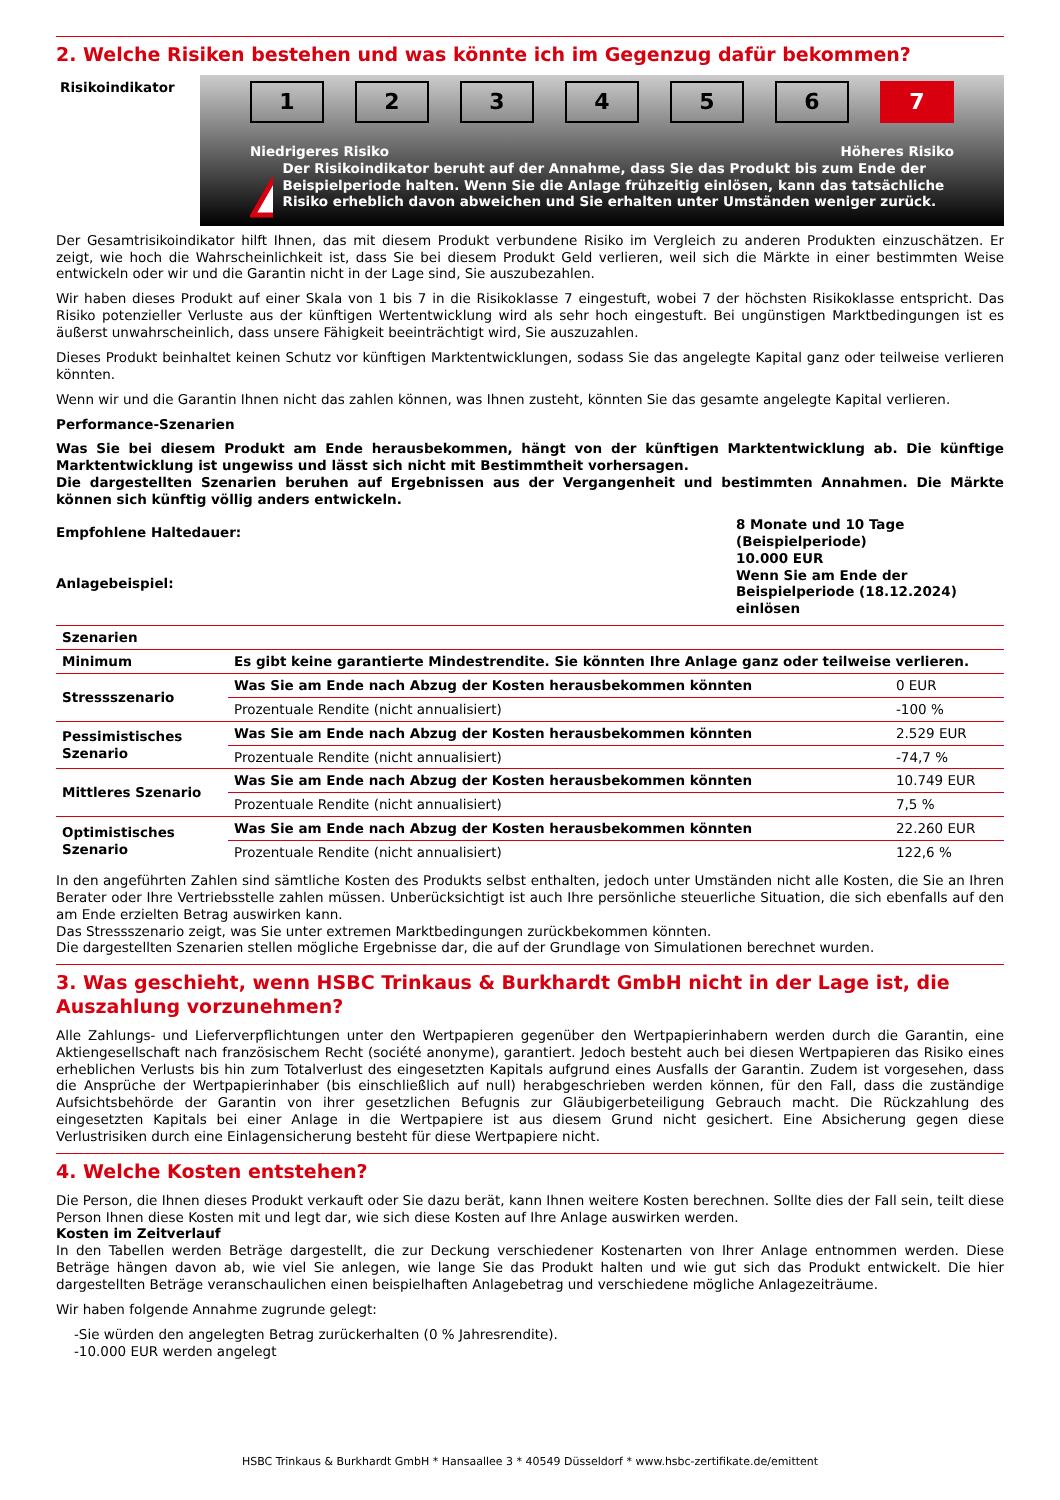2. Welche Risiken bestehen und was könnte ich im Gegenzug dafür bekommen?
Risikoindikator
1 2 3 4 5 6 7
Niedrigeres Risiko Höheres Risiko
!
Der Risikoindikator beruht auf der Annahme, dass Sie das Produkt bis zum Ende der Beispielperiode halten. Wenn Sie die Anlage frühzeitig einlösen, kann das tatsächliche Risiko erheblich davon abweichen und Sie erhalten unter Umständen weniger zurück.
Der Gesamtrisikoindikator hilft Ihnen, das mit diesem Produkt verbundene Risiko im Vergleich zu anderen Produkten einzuschätzen. Er zeigt, wie hoch die Wahrscheinlichkeit ist, dass Sie bei diesem Produkt Geld verlieren, weil sich die Märkte in einer bestimmten Weise entwickeln oder wir und die Garantin nicht in der Lage sind, Sie auszubezahlen.
Wir haben dieses Produkt auf einer Skala von 1 bis 7 in die Risikoklasse 7 eingestuft, wobei 7 der höchsten Risikoklasse entspricht. Das Risiko potenzieller Verluste aus der künftigen Wertentwicklung wird als sehr hoch eingestuft. Bei ungünstigen Marktbedingungen ist es äußerst unwahrscheinlich, dass unsere Fähigkeit beeinträchtigt wird, Sie auszuzahlen.
Dieses Produkt beinhaltet keinen Schutz vor künftigen Marktentwicklungen, sodass Sie das angelegte Kapital ganz oder teilweise verlieren könnten.
Wenn wir und die Garantin Ihnen nicht das zahlen können, was Ihnen zusteht, könnten Sie das gesamte angelegte Kapital verlieren.
Performance-Szenarien
Was Sie bei diesem Produkt am Ende herausbekommen, hängt von der künftigen Marktentwicklung ab. Die künftige Marktentwicklung ist ungewiss und lässt sich nicht mit Bestimmtheit vorhersagen.
Die dargestellten Szenarien beruhen auf Ergebnissen aus der Vergangenheit und bestimmten Annahmen. Die Märkte können sich künftig völlig anders entwickeln.
| Empfohlene Haltedauer: | 8 Monate und 10 Tage (Beispielperiode) |
| Anlagebeispiel: | 10.000 EUR Wenn Sie am Ende der Beispielperiode (18.12.2024) einlösen |
| Szenarien | | |
| Minimum | Es gibt keine garantierte Mindestrendite. Sie könnten Ihre Anlage ganz oder teilweise verlieren. | |
| Stressszenario | Was Sie am Ende nach Abzug der Kosten herausbekommen könnten | 0 EUR |
| | Prozentuale Rendite (nicht annualisiert) | -100 % |
| Pessimistisches Szenario | Was Sie am Ende nach Abzug der Kosten herausbekommen könnten | 2.529 EUR |
| | Prozentuale Rendite (nicht annualisiert) | -74,7 % |
| Mittleres Szenario | Was Sie am Ende nach Abzug der Kosten herausbekommen könnten | 10.749 EUR |
| | Prozentuale Rendite (nicht annualisiert) | 7,5 % |
| Optimistisches Szenario | Was Sie am Ende nach Abzug der Kosten herausbekommen könnten | 22.260 EUR |
| | Prozentuale Rendite (nicht annualisiert) | 122,6 % |
In den angeführten Zahlen sind sämtliche Kosten des Produkts selbst enthalten, jedoch unter Umständen nicht alle Kosten, die Sie an Ihren Berater oder Ihre Vertriebsstelle zahlen müssen. Unberücksichtigt ist auch Ihre persönliche steuerliche Situation, die sich ebenfalls auf den am Ende erzielten Betrag auswirken kann.
Das Stressszenario zeigt, was Sie unter extremen Marktbedingungen zurückbekommen könnten.
Die dargestellten Szenarien stellen mögliche Ergebnisse dar, die auf der Grundlage von Simulationen berechnet wurden.
3. Was geschieht, wenn HSBC Trinkaus & Burkhardt GmbH nicht in der Lage ist, die Auszahlung vorzunehmen?
Alle Zahlungs- und Lieferverpflichtungen unter den Wertpapieren gegenüber den Wertpapierinhabern werden durch die Garantin, eine Aktiengesellschaft nach französischem Recht (société anonyme), garantiert. Jedoch besteht auch bei diesen Wertpapieren das Risiko eines erheblichen Verlusts bis hin zum Totalverlust des eingesetzten Kapitals aufgrund eines Ausfalls der Garantin. Zudem ist vorgesehen, dass die Ansprüche der Wertpapierinhaber (bis einschließlich auf null) herabgeschrieben werden können, für den Fall, dass die zuständige Aufsichtsbehörde der Garantin von ihrer gesetzlichen Befugnis zur Gläubigerbeteiligung Gebrauch macht. Die Rückzahlung des eingesetzten Kapitals bei einer Anlage in die Wertpapiere ist aus diesem Grund nicht gesichert. Eine Absicherung gegen diese Verlustrisiken durch eine Einlagensicherung besteht für diese Wertpapiere nicht.
4. Welche Kosten entstehen?
Die Person, die Ihnen dieses Produkt verkauft oder Sie dazu berät, kann Ihnen weitere Kosten berechnen. Sollte dies der Fall sein, teilt diese Person Ihnen diese Kosten mit und legt dar, wie sich diese Kosten auf Ihre Anlage auswirken werden.
Kosten im Zeitverlauf
In den Tabellen werden Beträge dargestellt, die zur Deckung verschiedener Kostenarten von Ihrer Anlage entnommen werden. Diese Beträge hängen davon ab, wie viel Sie anlegen, wie lange Sie das Produkt halten und wie gut sich das Produkt entwickelt. Die hier dargestellten Beträge veranschaulichen einen beispielhaften Anlagebetrag und verschiedene mögliche Anlagezeiträume.
Wir haben folgende Annahme zugrunde gelegt:
-Sie würden den angelegten Betrag zurückerhalten (0 % Jahresrendite).
-10.000 EUR werden angelegt
HSBC Trinkaus & Burkhardt GmbH * Hansaallee 3 * 40549 Düsseldorf * www.hsbc-zertifikate.de/emittent